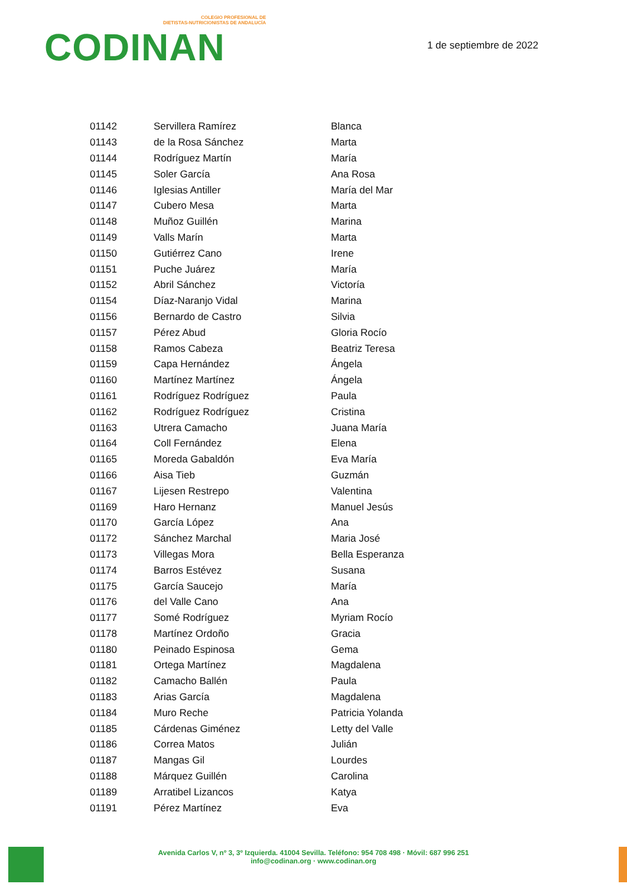COLEGIO PROFESIONAL DE
DIETISTAS-NUTRICIONISTAS DE ANDALUCÍA
CODINAN
1 de septiembre de 2022
| 01142 | Servillera Ramírez | Blanca |
| 01143 | de la Rosa Sánchez | Marta |
| 01144 | Rodríguez Martín | María |
| 01145 | Soler García | Ana Rosa |
| 01146 | Iglesias Antiller | María del Mar |
| 01147 | Cubero Mesa | Marta |
| 01148 | Muñoz Guillén | Marina |
| 01149 | Valls Marín | Marta |
| 01150 | Gutiérrez Cano | Irene |
| 01151 | Puche Juárez | María |
| 01152 | Abril Sánchez | Victoría |
| 01154 | Díaz-Naranjo Vidal | Marina |
| 01156 | Bernardo de Castro | Silvia |
| 01157 | Pérez Abud | Gloria Rocío |
| 01158 | Ramos Cabeza | Beatriz Teresa |
| 01159 | Capa Hernández | Ángela |
| 01160 | Martínez Martínez | Ángela |
| 01161 | Rodríguez Rodríguez | Paula |
| 01162 | Rodríguez Rodríguez | Cristina |
| 01163 | Utrera Camacho | Juana María |
| 01164 | Coll Fernández | Elena |
| 01165 | Moreda Gabaldón | Eva María |
| 01166 | Aisa Tieb | Guzmán |
| 01167 | Lijesen Restrepo | Valentina |
| 01169 | Haro Hernanz | Manuel Jesús |
| 01170 | García López | Ana |
| 01172 | Sánchez Marchal | Maria José |
| 01173 | Villegas Mora | Bella Esperanza |
| 01174 | Barros Estévez | Susana |
| 01175 | García Saucejo | María |
| 01176 | del Valle Cano | Ana |
| 01177 | Somé Rodríguez | Myriam Rocío |
| 01178 | Martínez Ordoño | Gracia |
| 01180 | Peinado Espinosa | Gema |
| 01181 | Ortega Martínez | Magdalena |
| 01182 | Camacho Ballén | Paula |
| 01183 | Arias García | Magdalena |
| 01184 | Muro Reche | Patricia Yolanda |
| 01185 | Cárdenas Giménez | Letty del Valle |
| 01186 | Correa Matos | Julián |
| 01187 | Mangas Gil | Lourdes |
| 01188 | Márquez Guillén | Carolina |
| 01189 | Arratibel Lizancos | Katya |
| 01191 | Pérez Martínez | Eva |
Avenida Carlos V, nº 3, 3º Izquierda. 41004 Sevilla. Teléfono: 954 708 498 · Móvil: 687 996 251
info@codinan.org · www.codinan.org